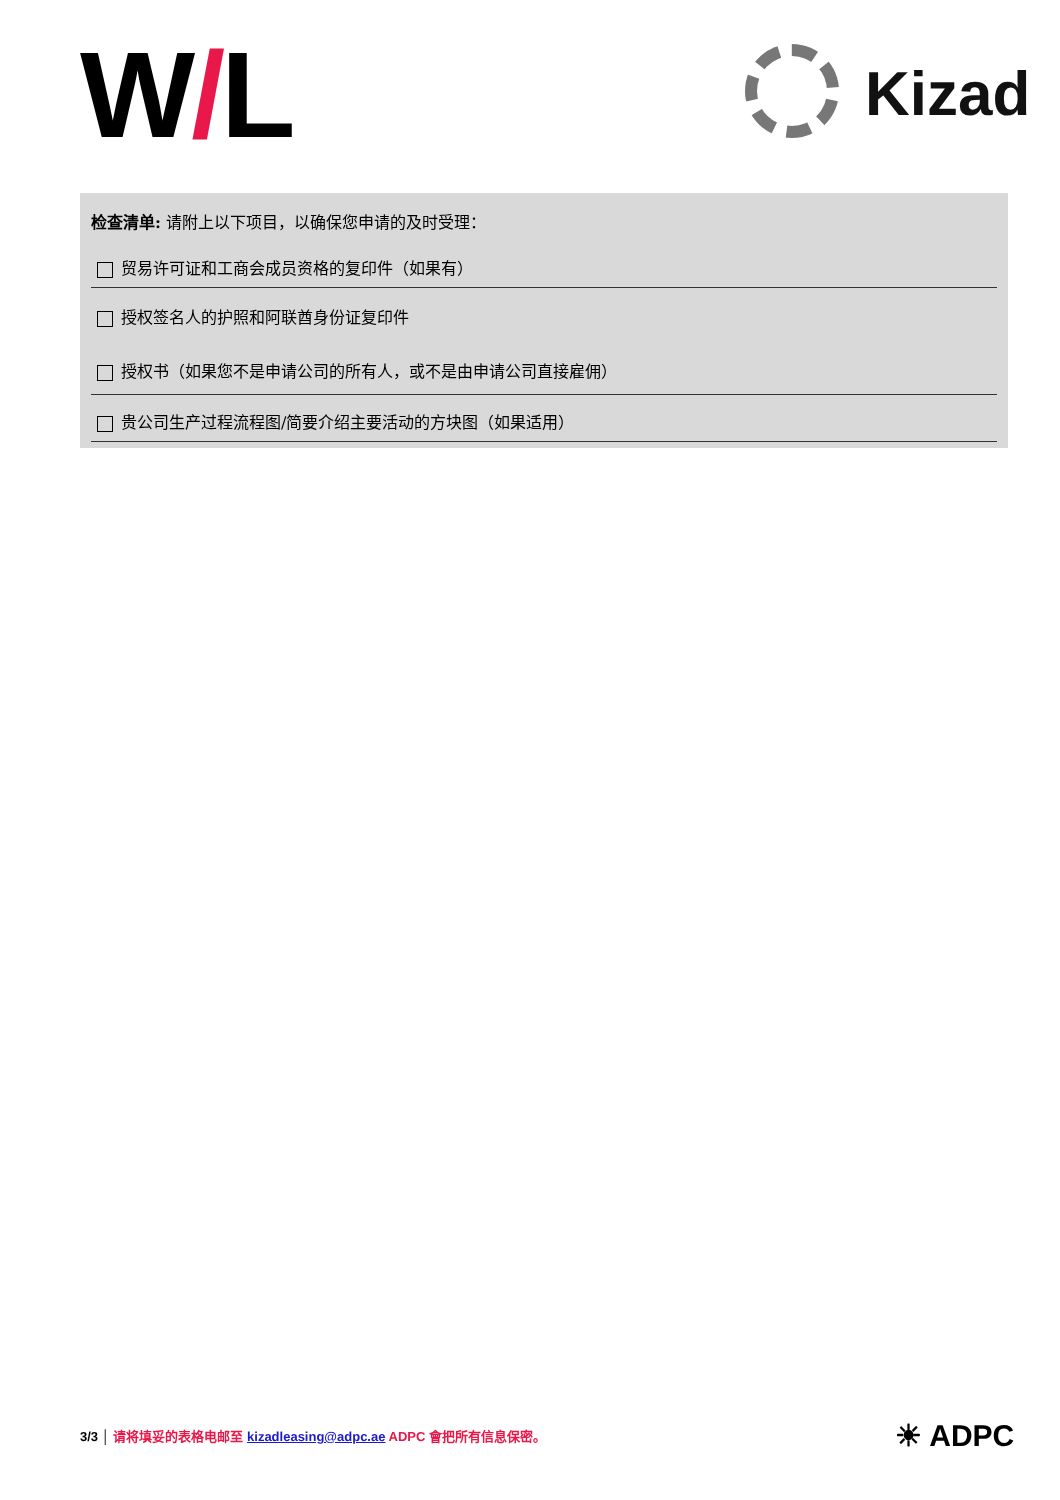W/L Kizad
检查清单: 请附上以下项目，以确保您申请的及时受理：
贸易许可证和工商会成员资格的复印件（如果有）
授权签名人的护照和阿联酋身份证复印件
授权书（如果您不是申请公司的所有人，或不是由申请公司直接雇佣）
贵公司生产过程流程图/简要介绍主要活动的方块图（如果适用）
3/3 │ 请将填妥的表格电邮至 kizadleasing@adpc.ae ADPC 會把所有信息保密。
☀ ADPC